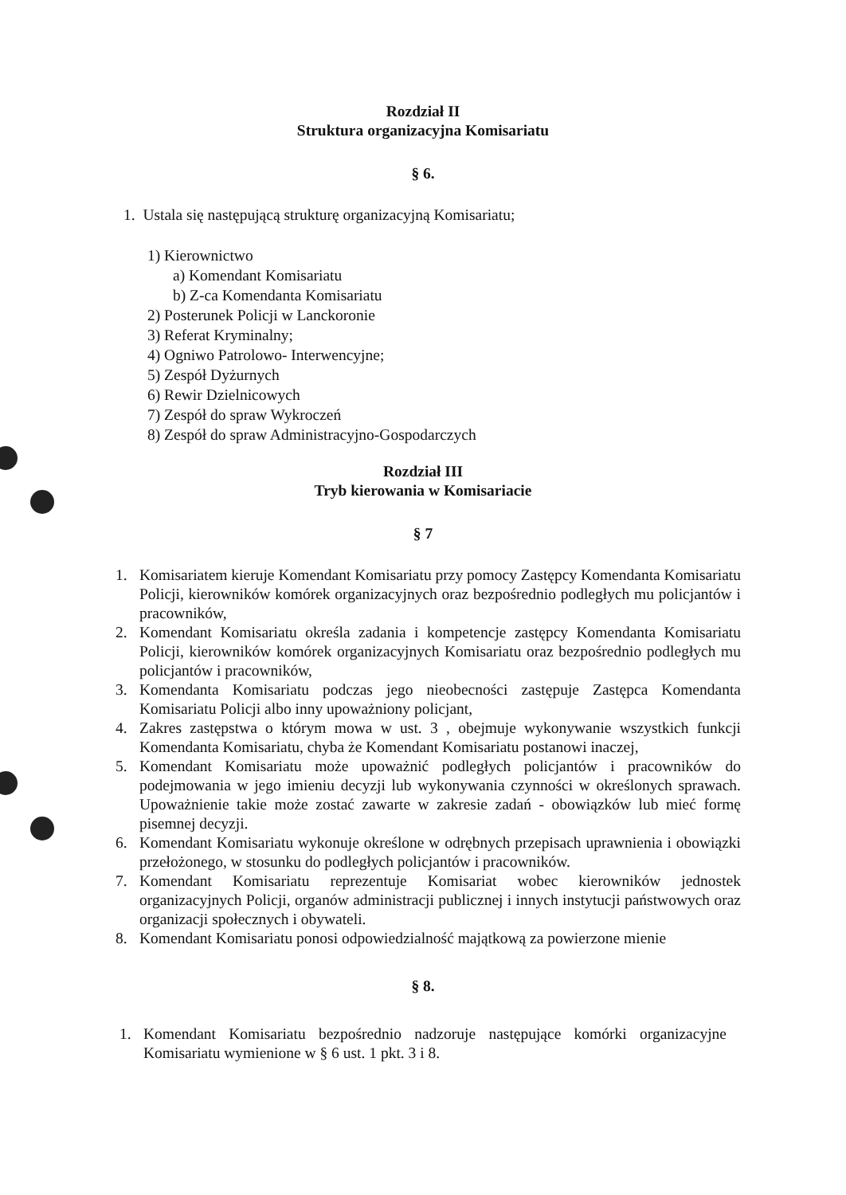Rozdział II
Struktura organizacyjna Komisariatu
§ 6.
1. Ustala się następującą strukturę organizacyjną Komisariatu;
1) Kierownictwo
a) Komendant Komisariatu
b) Z-ca Komendanta Komisariatu
2) Posterunek Policji w Lanckoronie
3) Referat Kryminalny;
4) Ogniwo Patrolowo- Interwencyjne;
5) Zespół Dyżurnych
6) Rewir Dzielnicowych
7) Zespół do spraw Wykroczeń
8) Zespół do spraw Administracyjno-Gospodarczych
Rozdział III
Tryb kierowania w Komisariacie
§ 7
1. Komisariatem kieruje Komendant Komisariatu przy pomocy Zastępcy Komendanta Komisariatu Policji, kierowników komórek organizacyjnych oraz bezpośrednio podległych mu policjantów i pracowników,
2. Komendant Komisariatu określa zadania i kompetencje zastępcy Komendanta Komisariatu Policji, kierowników komórek organizacyjnych Komisariatu oraz bezpośrednio podległych mu policjantów i pracowników,
3. Komendanta Komisariatu podczas jego nieobecności zastępuje Zastępca Komendanta Komisariatu Policji albo inny upoważniony policjant,
4. Zakres zastępstwa o którym mowa w ust. 3 , obejmuje wykonywanie wszystkich funkcji Komendanta Komisariatu, chyba że Komendant Komisariatu postanowi inaczej,
5. Komendant Komisariatu może upoważnić podległych policjantów i pracowników do podejmowania w jego imieniu decyzji lub wykonywania czynności w określonych sprawach. Upoważnienie takie może zostać zawarte w zakresie zadań - obowiązków lub mieć formę pisemnej decyzji.
6. Komendant Komisariatu wykonuje określone w odrębnych przepisach uprawnienia i obowiązki przełożonego, w stosunku do podległych policjantów i pracowników.
7. Komendant Komisariatu reprezentuje Komisariat wobec kierowników jednostek organizacyjnych Policji, organów administracji publicznej i innych instytucji państwowych oraz organizacji społecznych i obywateli.
8. Komendant Komisariatu ponosi odpowiedzialność majątkową za powierzone mienie
§ 8.
1. Komendant Komisariatu bezpośrednio nadzoruje następujące komórki organizacyjne Komisariatu wymienione w § 6 ust. 1 pkt. 3 i 8.